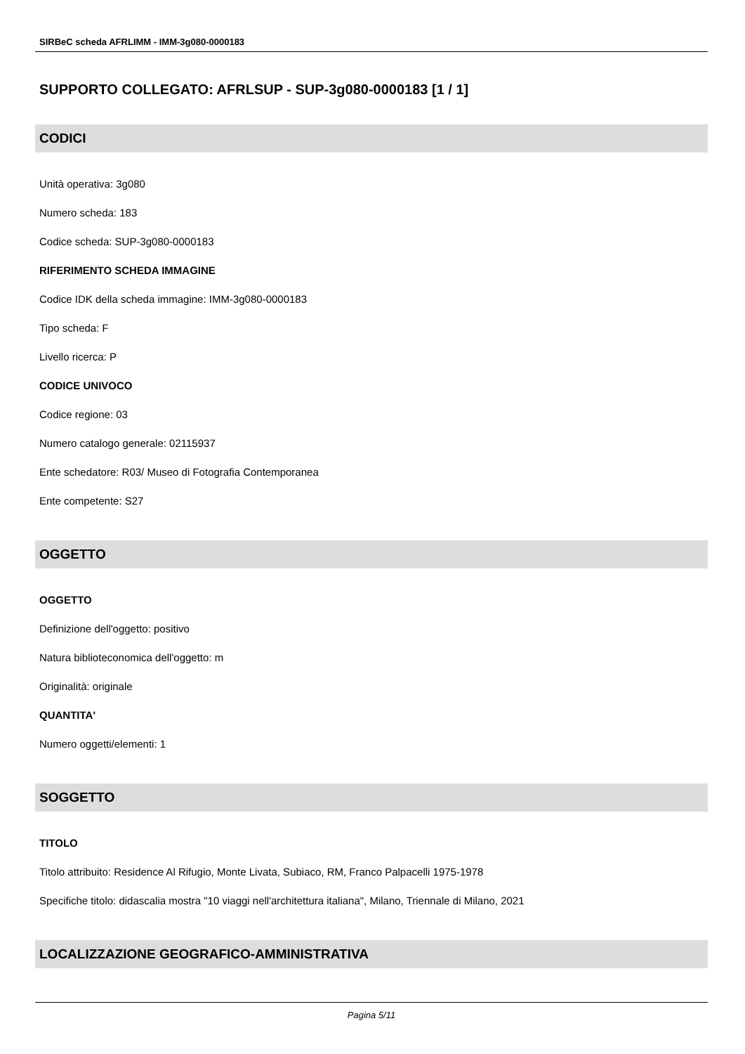SIRBeC scheda AFRLIMM - IMM-3g080-0000183
SUPPORTO COLLEGATO: AFRLSUP - SUP-3g080-0000183 [1 / 1]
CODICI
Unità operativa: 3g080
Numero scheda: 183
Codice scheda: SUP-3g080-0000183
RIFERIMENTO SCHEDA IMMAGINE
Codice IDK della scheda immagine: IMM-3g080-0000183
Tipo scheda: F
Livello ricerca: P
CODICE UNIVOCO
Codice regione: 03
Numero catalogo generale: 02115937
Ente schedatore: R03/ Museo di Fotografia Contemporanea
Ente competente: S27
OGGETTO
OGGETTO
Definizione dell'oggetto: positivo
Natura biblioteconomica dell'oggetto: m
Originalità: originale
QUANTITA'
Numero oggetti/elementi: 1
SOGGETTO
TITOLO
Titolo attribuito: Residence Al Rifugio, Monte Livata, Subiaco, RM, Franco Palpacelli 1975-1978
Specifiche titolo: didascalia mostra "10 viaggi nell'architettura italiana", Milano, Triennale di Milano, 2021
LOCALIZZAZIONE GEOGRAFICO-AMMINISTRATIVA
Pagina 5/11